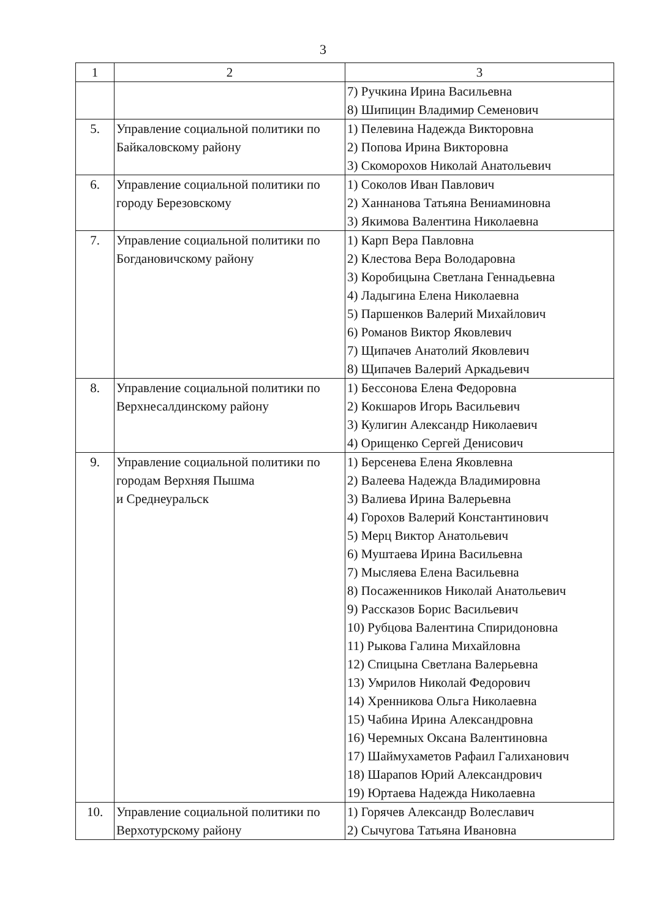3
| 1 | 2 | 3 |
| --- | --- | --- |
| | | 7) Ручкина Ирина Васильевна 8) Шипицин Владимир Семенович |
| 5. | Управление социальной политики по Байкаловскому району | 1) Пелевина Надежда Викторовна 2) Попова Ирина Викторовна 3) Скоморохов Николай Анатольевич |
| 6. | Управление социальной политики по городу Березовскому | 1) Соколов Иван Павлович 2) Ханнанова Татьяна Вениаминовна 3) Якимова Валентина Николаевна |
| 7. | Управление социальной политики по Богдановичскому району | 1) Карп Вера Павловна 2) Клестова Вера Володаровна 3) Коробицына Светлана Геннадьевна 4) Ладыгина Елена Николаевна 5) Паршенков Валерий Михайлович 6) Романов Виктор Яковлевич 7) Щипачев Анатолий Яковлевич 8) Щипачев Валерий Аркадьевич |
| 8. | Управление социальной политики по Верхнесалдинскому району | 1) Бессонова Елена Федоровна 2) Кокшаров Игорь Васильевич 3) Кулигин Александр Николаевич 4) Орищенко Сергей Денисович |
| 9. | Управление социальной политики по городам Верхняя Пышма и Среднеуральск | 1) Берсенева Елена Яковлевна 2) Валеева Надежда Владимировна 3) Валиева Ирина Валерьевна 4) Горохов Валерий Константинович 5) Мерц Виктор Анатольевич 6) Муштаева Ирина Васильевна 7) Мысляева Елена Васильевна 8) Посаженников Николай Анатольевич 9) Рассказов Борис Васильевич 10) Рубцова Валентина Спиридоновна 11) Рыкова Галина Михайловна 12) Спицына Светлана Валерьевна 13) Умрилов Николай Федорович 14) Хренникова Ольга Николаевна 15) Чабина Ирина Александровна 16) Черемных Оксана Валентиновна 17) Шаймухаметов Рафаил Галиханович 18) Шарапов Юрий Александрович 19) Юртаева Надежда Николаевна |
| 10. | Управление социальной политики по Верхотурскому району | 1) Горячев Александр Волеславич 2) Сычугова Татьяна Ивановна |